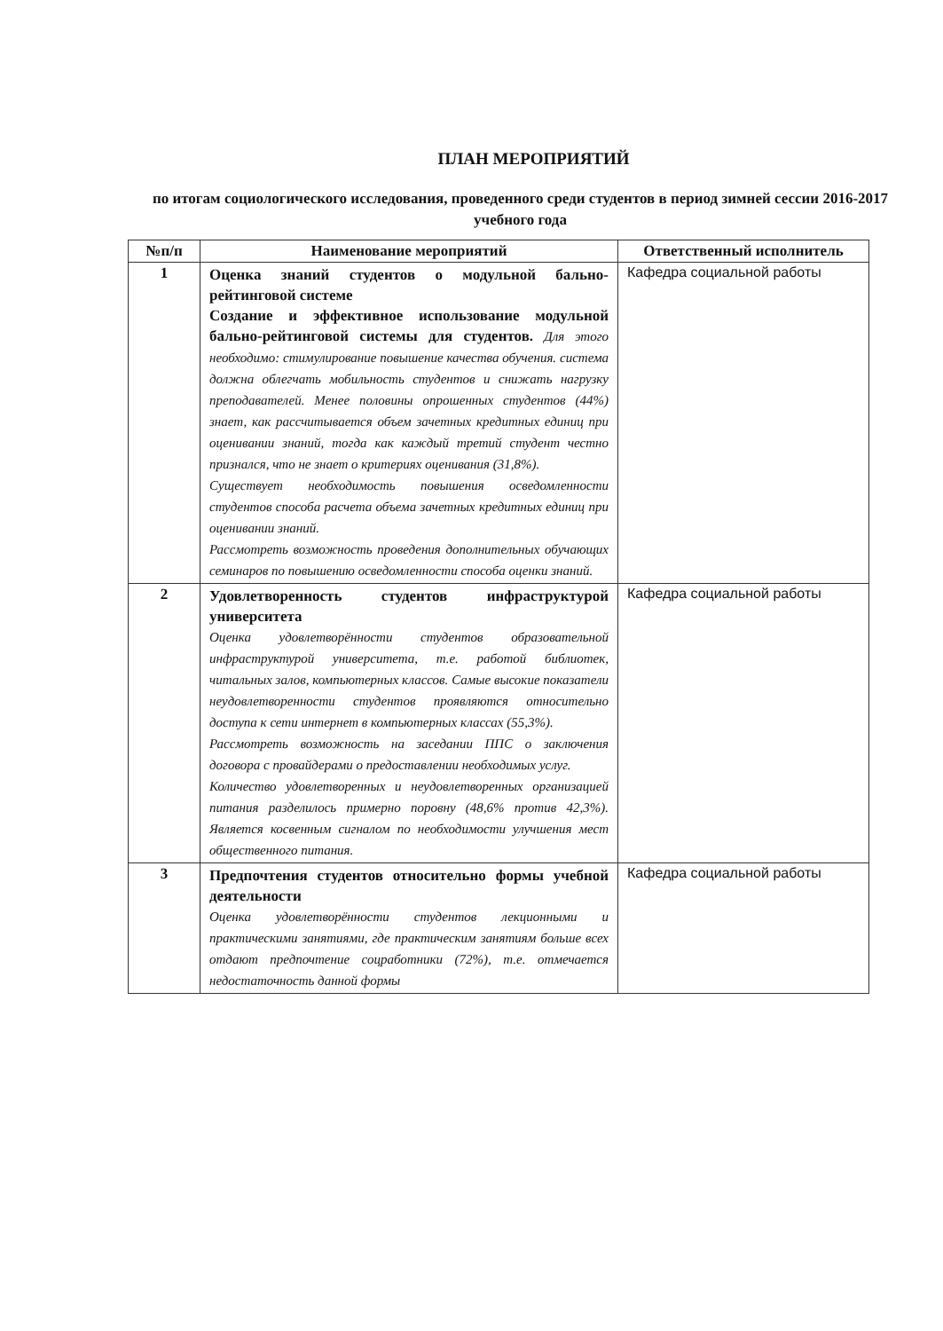ПЛАН МЕРОПРИЯТИЙ
по итогам социологического исследования, проведенного среди студентов в период зимней сессии 2016-2017 учебного года
| №п/п | Наименование мероприятий | Ответственный исполнитель |
| --- | --- | --- |
| 1 | Оценка знаний студентов о модульной бально-рейтинговой системе Создание и эффективное использование модульной бально-рейтинговой системы для студентов. Для этого необходимо: стимулирование повышение качества обучения. система должна облегчать мобильность студентов и снижать нагрузку преподавателей. Менее половины опрошенных студентов (44%) знает, как рассчитывается объем зачетных кредитных единиц при оценивании знаний, тогда как каждый третий студент честно признался, что не знает о критериях оценивания (31,8%). Существует необходимость повышения осведомленности студентов способа расчета объема зачетных кредитных единиц при оценивании знаний. Рассмотреть возможность проведения дополнительных обучающих семинаров по повышению осведомленности способа оценки знаний. | Кафедра социальной работы |
| 2 | Удовлетворенность студентов инфраструктурой университета Оценка удовлетворённости студентов образовательной инфраструктурой университета, т.е. работой библиотек, читальных залов, компьютерных классов. Самые высокие показатели неудовлетворенности студентов проявляются относительно доступа к сети интернет в компьютерных классах (55,3%). Рассмотреть возможность на заседании ППС о заключения договора с провайдерами о предоставлении необходимых услуг. Количество удовлетворенных и неудовлетворенных организацией питания разделилось примерно поровну (48,6% против 42,3%). Является косвенным сигналом по необходимости улучшения мест общественного питания. | Кафедра социальной работы |
| 3 | Предпочтения студентов относительно формы учебной деятельности Оценка удовлетворённости студентов лекционными и практическими занятиями, где практическим занятиям больше всех отдают предпочтение соцработники (72%), т.е. отмечается недостаточность данной формы | Кафедра социальной работы |